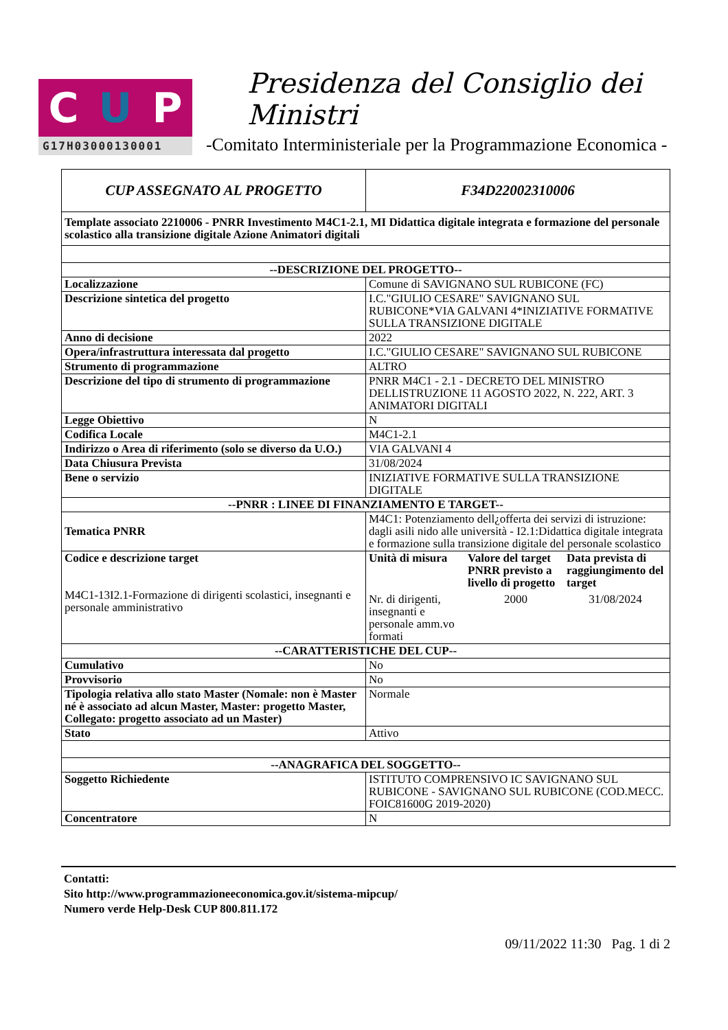C U P
G17H03000130001
Presidenza del Consiglio dei Ministri
-Comitato Interministeriale per la Programmazione Economica -
| CUP ASSEGNATO AL PROGETTO | F34D22002310006 |
| Template associato 2210006 - PNRR Investimento M4C1-2.1, MI Didattica digitale integrata e formazione del personale scolastico alla transizione digitale Azione Animatori digitali | |
| --DESCRIZIONE DEL PROGETTO-- | |
| Localizzazione | Comune di SAVIGNANO SUL RUBICONE (FC) |
| Descrizione sintetica del progetto | I.C."GIULIO CESARE" SAVIGNANO SUL RUBICONE*VIA GALVANI 4*INIZIATIVE FORMATIVE SULLA TRANSIZIONE DIGITALE |
| Anno di decisione | 2022 |
| Opera/infrastruttura interessata dal progetto | I.C."GIULIO CESARE" SAVIGNANO SUL RUBICONE |
| Strumento di programmazione | ALTRO |
| Descrizione del tipo di strumento di programmazione | PNRR M4C1 - 2.1 - DECRETO DEL MINISTRO DELLISTRUZIONE 11 AGOSTO 2022, N. 222, ART. 3 ANIMATORI DIGITALI |
| Legge Obiettivo | N |
| Codifica Locale | M4C1-2.1 |
| Indirizzo o Area di riferimento (solo se diverso da U.O.) | VIA GALVANI 4 |
| Data Chiusura Prevista | 31/08/2024 |
| Bene o servizio | INIZIATIVE FORMATIVE SULLA TRANSIZIONE DIGITALE |
| --PNRR : LINEE DI FINANZIAMENTO E TARGET-- | |
| Tematica PNRR | M4C1: Potenziamento dell¿offerta dei servizi di istruzione: dagli asili nido alle università - I2.1:Didattica digitale integrata e formazione sulla transizione digitale del personale scolastico |
| Codice e descrizione target M4C1-13I2.1-Formazione di dirigenti scolastici, insegnanti e personale amministrativo | / Unità di misura / Valore del target PNRR previsto a livello di progetto / Data prevista di raggiungimento del target / / Nr. di dirigenti, insegnanti e personale amm.vo formati / 2000 / 31/08/2024 / |
| --CARATTERISTICHE DEL CUP-- | |
| Cumulativo | No |
| Provvisorio | No |
| Tipologia relativa allo stato Master (Nomale: non è Master né è associato ad alcun Master, Master: progetto Master, Collegato: progetto associato ad un Master) | Normale |
| Stato | Attivo |
| --ANAGRAFICA DEL SOGGETTO-- | |
| Soggetto Richiedente | ISTITUTO COMPRENSIVO IC SAVIGNANO SUL RUBICONE - SAVIGNANO SUL RUBICONE (COD.MECC. FOIC81600G 2019-2020) |
| Concentratore | N |
Contatti:
Sito http://www.programmazioneeconomica.gov.it/sistema-mipcup/
Numero verde Help-Desk CUP 800.811.172
09/11/2022 11:30 Pag. 1 di 2